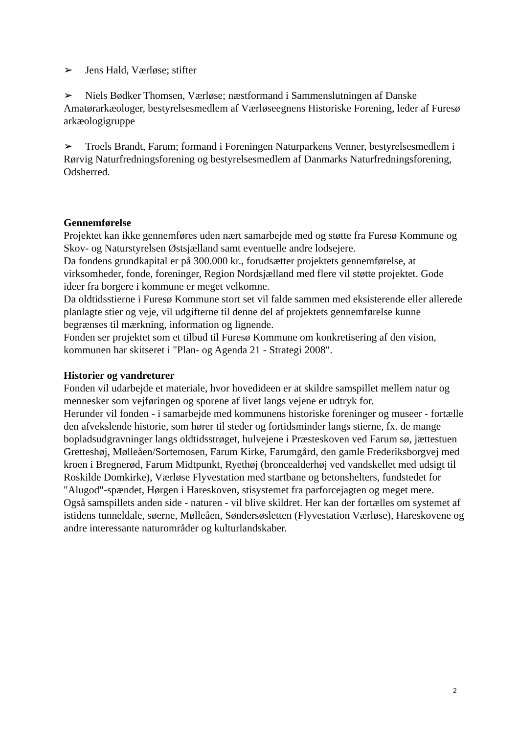➢ Jens Hald, Værløse; stifter
➢ Niels Bødker Thomsen, Værløse; næstformand i Sammenslutningen af Danske Amatørarkæologer, bestyrelsesmedlem af Værløseegnens Historiske Forening, leder af Furesø arkæologigruppe
➢ Troels Brandt, Farum; formand i Foreningen Naturparkens Venner, bestyrelsesmedlem i Rørvig Naturfredningsforening og bestyrelsesmedlem af Danmarks Naturfredningsforening, Odsherred.
Gennemførelse
Projektet kan ikke gennemføres uden nært samarbejde med og støtte fra Furesø Kommune og Skov- og Naturstyrelsen Østsjælland samt eventuelle andre lodsejere.
Da fondens grundkapital er på 300.000 kr., forudsætter projektets gennemførelse, at virksomheder, fonde, foreninger, Region Nordsjælland med flere vil støtte projektet. Gode ideer fra borgere i kommune er meget velkomne.
Da oldtidsstierne i Furesø Kommune stort set vil falde sammen med eksisterende eller allerede planlagte stier og veje, vil udgifterne til denne del af projektets gennemførelse kunne begrænses til mærkning, information og lignende.
Fonden ser projektet som et tilbud til Furesø Kommune om konkretisering af den vision, kommunen har skitseret i "Plan- og Agenda 21 - Strategi 2008".
Historier og vandreturer
Fonden vil udarbejde et materiale, hvor hovedideen er at skildre samspillet mellem natur og mennesker som vejføringen og sporene af livet langs vejene er udtryk for.
Herunder vil fonden - i samarbejde med kommunens historiske foreninger og museer - fortælle den afvekslende historie, som hører til steder og fortidsminder langs stierne, fx. de mange bopladsudgravninger langs oldtidsstrøget, hulvejene i Præsteskoven ved Farum sø, jættestuen Gretteshøj, Mølleåen/Sortemosen, Farum Kirke, Farumgård, den gamle Frederiksborgvej med kroen i Bregnerød, Farum Midtpunkt, Ryethøj (broncealderhøj ved vandskellet med udsigt til Roskilde Domkirke), Værløse Flyvestation med startbane og betonshelters, fundstedet for "Alugod"-spændet, Hørgen i Hareskoven, stisystemet fra parforcejagten og meget mere.
Også samspillets anden side - naturen - vil blive skildret. Her kan der fortælles om systemet af istidens tunneldale, søerne, Mølleåen, Søndersøsletten (Flyvestation Værløse), Hareskovene og andre interessante naturområder og kulturlandskaber.
2